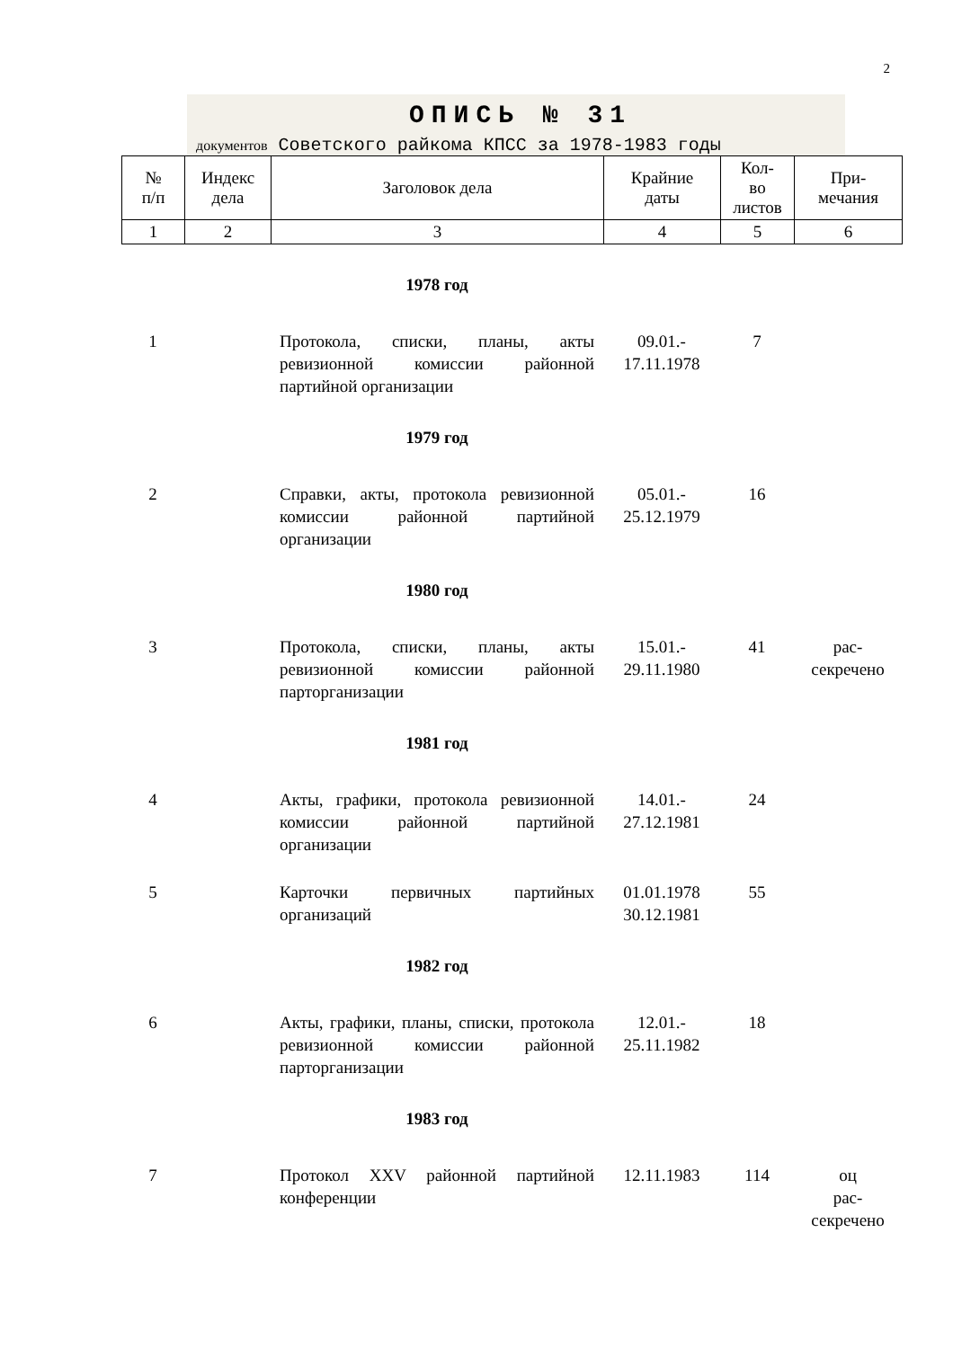2
ОПИСЬ № 31
документов Советского райкома КПСС за 1978-1983 годы
| № п/п | Индекс дела | Заголовок дела | Крайние даты | Кол- во листов | При- мечания |
| 1 | 2 | 3 | 4 | 5 | 6 |
| 1978 год | | | | | |
| 1 | | Протокола, списки, планы, акты ревизионной комиссии районной партийной организации | 09.01.- 17.11.1978 | 7 | |
| 1979 год | | | | | |
| 2 | | Справки, акты, протокола ревизионной комиссии районной партийной организации | 05.01.- 25.12.1979 | 16 | |
| 1980 год | | | | | |
| 3 | | Протокола, списки, планы, акты ревизионной комиссии районной парторганизации | 15.01.- 29.11.1980 | 41 | рас- секречено |
| 1981 год | | | | | |
| 4 | | Акты, графики, протокола ревизионной комиссии районной партийной организации | 14.01.- 27.12.1981 | 24 | |
| 5 | | Карточки первичных партийных организаций | 01.01.1978 30.12.1981 | 55 | |
| 1982 год | | | | | |
| 6 | | Акты, графики, планы, списки, протокола ревизионной комиссии районной парторганизации | 12.01.- 25.11.1982 | 18 | |
| 1983 год | | | | | |
| 7 | | Протокол XXV районной партийной конференции | 12.11.1983 | 114 | оц рас- секречено |